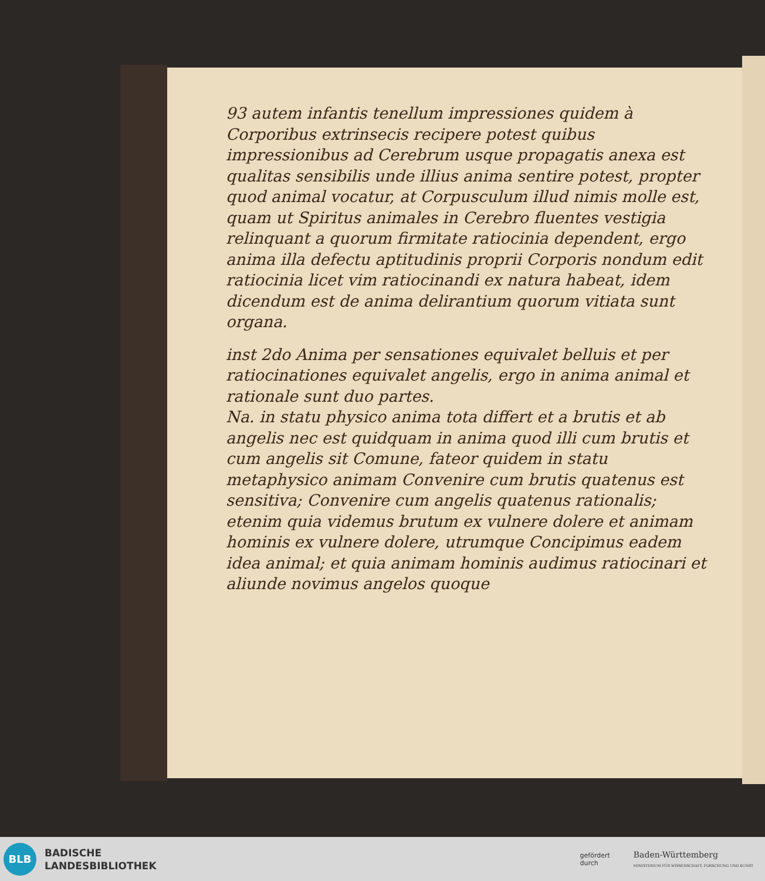93 autem infantis tenellum impressiones quidem à Corporibus extrinsecis recipere potest quibus impressionibus ad Cerebrum usque propagatis anexa est qualitas sensibilis unde illius anima sentire potest, propter quod animal vocatur, at Corpusculum illud nimis molle est, quam ut Spiritus animales in Cerebro fluentes vestigia relinquant a quorum firmitate ratiocinia dependent, ergo anima illa defectu aptitudinis proprii Corporis nondum edit ratiocinia licet vim ratiocinandi ex natura habeat, idem dicendum est de anima delirantium quorum vitiata sunt organa.
inst 2do Anima per sensationes equivalet belluis et per ratiocinationes equivalet angelis, ergo in anima animal et rationale sunt duo partes.
Na. in statu physico anima tota differt et a brutis et ab angelis nec est quidquam in anima quod illi cum brutis et cum angelis sit Comune, fateor quidem in statu metaphysico animam Convenire cum brutis quatenus est sensitiva; Convenire cum angelis quatenus rationalis; etenim quia videmus brutum ex vulnere dolere et animam hominis ex vulnere dolere, utrumque Concipimus eadem idea animal; et quia animam hominis audimus ratiocinari et aliunde novimus angelos quoque
BLB
BADISCHE
LANDESBIBLIOTHEK
gefördert
durch
Baden-Württemberg
MINISTERIUM FÜR WISSENSCHAFT, FORSCHUNG UND KUNST